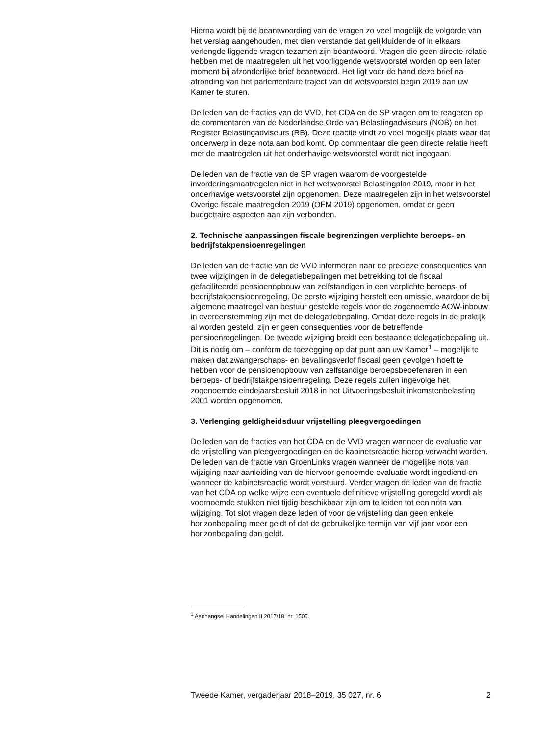Hierna wordt bij de beantwoording van de vragen zo veel mogelijk de volgorde van het verslag aangehouden, met dien verstande dat gelijkluidende of in elkaars verlengde liggende vragen tezamen zijn beantwoord. Vragen die geen directe relatie hebben met de maatregelen uit het voorliggende wetsvoorstel worden op een later moment bij afzonderlijke brief beantwoord. Het ligt voor de hand deze brief na afronding van het parlementaire traject van dit wetsvoorstel begin 2019 aan uw Kamer te sturen.
De leden van de fracties van de VVD, het CDA en de SP vragen om te reageren op de commentaren van de Nederlandse Orde van Belastingadviseurs (NOB) en het Register Belastingadviseurs (RB). Deze reactie vindt zo veel mogelijk plaats waar dat onderwerp in deze nota aan bod komt. Op commentaar die geen directe relatie heeft met de maatregelen uit het onderhavige wetsvoorstel wordt niet ingegaan.
De leden van de fractie van de SP vragen waarom de voorgestelde invorderingsmaatregelen niet in het wetsvoorstel Belastingplan 2019, maar in het onderhavige wetsvoorstel zijn opgenomen. Deze maatregelen zijn in het wetsvoorstel Overige fiscale maatregelen 2019 (OFM 2019) opgenomen, omdat er geen budgettaire aspecten aan zijn verbonden.
2. Technische aanpassingen fiscale begrenzingen verplichte beroeps- en bedrijfstakpensioenregelingen
De leden van de fractie van de VVD informeren naar de precieze consequenties van twee wijzigingen in de delegatiebepalingen met betrekking tot de fiscaal gefaciliteerde pensioenopbouw van zelfstandigen in een verplichte beroeps- of bedrijfstakpensioenregeling. De eerste wijziging herstelt een omissie, waardoor de bij algemene maatregel van bestuur gestelde regels voor de zogenoemde AOW-inbouw in overeenstemming zijn met de delegatiebepaling. Omdat deze regels in de praktijk al worden gesteld, zijn er geen consequenties voor de betreffende pensioenregelingen. De tweede wijziging breidt een bestaande delegatiebepaling uit. Dit is nodig om – conform de toezegging op dat punt aan uw Kamer<sup>1</sup> – mogelijk te maken dat zwangerschaps- en bevallingsverlof fiscaal geen gevolgen hoeft te hebben voor de pensioenopbouw van zelfstandige beroepsbeoefenaren in een beroeps- of bedrijfstakpensioenregeling. Deze regels zullen ingevolge het zogenoemde eindejaarsbesluit 2018 in het Uitvoeringsbesluit inkomstenbelasting 2001 worden opgenomen.
3. Verlenging geldigheidsduur vrijstelling pleegvergoedingen
De leden van de fracties van het CDA en de VVD vragen wanneer de evaluatie van de vrijstelling van pleegvergoedingen en de kabinetsreactie hierop verwacht worden. De leden van de fractie van GroenLinks vragen wanneer de mogelijke nota van wijziging naar aanleiding van de hiervoor genoemde evaluatie wordt ingediend en wanneer de kabinetsreactie wordt verstuurd. Verder vragen de leden van de fractie van het CDA op welke wijze een eventuele definitieve vrijstelling geregeld wordt als voornoemde stukken niet tijdig beschikbaar zijn om te leiden tot een nota van wijziging. Tot slot vragen deze leden of voor de vrijstelling dan geen enkele horizonbepaling meer geldt of dat de gebruikelijke termijn van vijf jaar voor een horizonbepaling dan geldt.
<sup>1</sup> Aanhangsel Handelingen II 2017/18, nr. 1505.
Tweede Kamer, vergaderjaar 2018–2019, 35 027, nr. 6 2